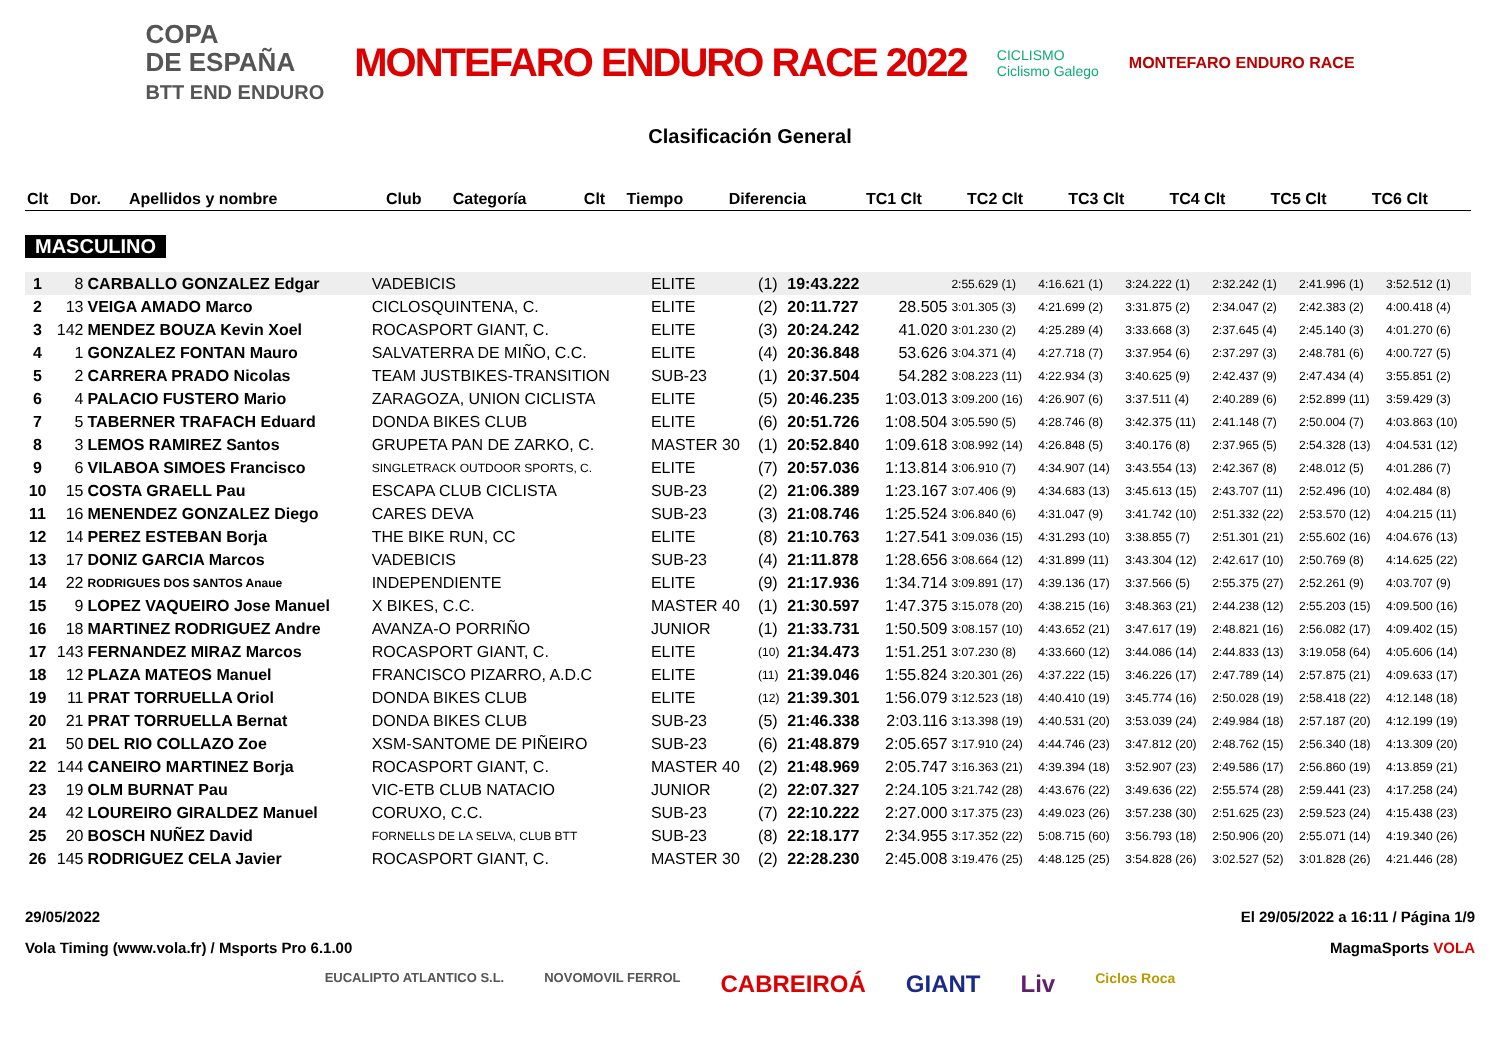COPA
DE ESPAÑA
BTT END ENDURO
MONTEFARO ENDURO RACE 2022
CICLISMO
Ciclismo Galego
MONTEFARO ENDURO RACE
Clasificación General
| Clt | Dor. | Apellidos y nombre | Club | Categoría | Clt | Tiempo | Diferencia | TC1 Clt | TC2 Clt | TC3 Clt | TC4 Clt | TC5 Clt | TC6 Clt |
| --- | --- | --- | --- | --- | --- | --- | --- | --- | --- | --- | --- | --- | --- |
MASCULINO
| 1 | 8 | CARBALLO GONZALEZ Edgar | VADEBICIS | ELITE | (1) | 19:43.222 | | 2:55.629 (1) | 4:16.621 (1) | 3:24.222 (1) | 2:32.242 (1) | 2:41.996 (1) | 3:52.512 (1) |
| 2 | 13 | VEIGA AMADO Marco | CICLOSQUINTENA, C. | ELITE | (2) | 20:11.727 | 28.505 | 3:01.305 (3) | 4:21.699 (2) | 3:31.875 (2) | 2:34.047 (2) | 2:42.383 (2) | 4:00.418 (4) |
| 3 | 142 | MENDEZ BOUZA Kevin Xoel | ROCASPORT GIANT, C. | ELITE | (3) | 20:24.242 | 41.020 | 3:01.230 (2) | 4:25.289 (4) | 3:33.668 (3) | 2:37.645 (4) | 2:45.140 (3) | 4:01.270 (6) |
| 4 | 1 | GONZALEZ FONTAN Mauro | SALVATERRA DE MIÑO, C.C. | ELITE | (4) | 20:36.848 | 53.626 | 3:04.371 (4) | 4:27.718 (7) | 3:37.954 (6) | 2:37.297 (3) | 2:48.781 (6) | 4:00.727 (5) |
| 5 | 2 | CARRERA PRADO Nicolas | TEAM JUSTBIKES-TRANSITION | SUB-23 | (1) | 20:37.504 | 54.282 | 3:08.223 (11) | 4:22.934 (3) | 3:40.625 (9) | 2:42.437 (9) | 2:47.434 (4) | 3:55.851 (2) |
| 6 | 4 | PALACIO FUSTERO Mario | ZARAGOZA, UNION CICLISTA | ELITE | (5) | 20:46.235 | 1:03.013 | 3:09.200 (16) | 4:26.907 (6) | 3:37.511 (4) | 2:40.289 (6) | 2:52.899 (11) | 3:59.429 (3) |
| 7 | 5 | TABERNER TRAFACH Eduard | DONDA BIKES CLUB | ELITE | (6) | 20:51.726 | 1:08.504 | 3:05.590 (5) | 4:28.746 (8) | 3:42.375 (11) | 2:41.148 (7) | 2:50.004 (7) | 4:03.863 (10) |
| 8 | 3 | LEMOS RAMIREZ Santos | GRUPETA PAN DE ZARKO, C. | MASTER 30 | (1) | 20:52.840 | 1:09.618 | 3:08.992 (14) | 4:26.848 (5) | 3:40.176 (8) | 2:37.965 (5) | 2:54.328 (13) | 4:04.531 (12) |
| 9 | 6 | VILABOA SIMOES Francisco | SINGLETRACK OUTDOOR SPORTS, C. | ELITE | (7) | 20:57.036 | 1:13.814 | 3:06.910 (7) | 4:34.907 (14) | 3:43.554 (13) | 2:42.367 (8) | 2:48.012 (5) | 4:01.286 (7) |
| 10 | 15 | COSTA GRAELL Pau | ESCAPA CLUB CICLISTA | SUB-23 | (2) | 21:06.389 | 1:23.167 | 3:07.406 (9) | 4:34.683 (13) | 3:45.613 (15) | 2:43.707 (11) | 2:52.496 (10) | 4:02.484 (8) |
| 11 | 16 | MENENDEZ GONZALEZ Diego | CARES DEVA | SUB-23 | (3) | 21:08.746 | 1:25.524 | 3:06.840 (6) | 4:31.047 (9) | 3:41.742 (10) | 2:51.332 (22) | 2:53.570 (12) | 4:04.215 (11) |
| 12 | 14 | PEREZ ESTEBAN Borja | THE BIKE RUN, CC | ELITE | (8) | 21:10.763 | 1:27.541 | 3:09.036 (15) | 4:31.293 (10) | 3:38.855 (7) | 2:51.301 (21) | 2:55.602 (16) | 4:04.676 (13) |
| 13 | 17 | DONIZ GARCIA Marcos | VADEBICIS | SUB-23 | (4) | 21:11.878 | 1:28.656 | 3:08.664 (12) | 4:31.899 (11) | 3:43.304 (12) | 2:42.617 (10) | 2:50.769 (8) | 4:14.625 (22) |
| 14 | 22 | RODRIGUES DOS SANTOS Anaue | INDEPENDIENTE | ELITE | (9) | 21:17.936 | 1:34.714 | 3:09.891 (17) | 4:39.136 (17) | 3:37.566 (5) | 2:55.375 (27) | 2:52.261 (9) | 4:03.707 (9) |
| 15 | 9 | LOPEZ VAQUEIRO Jose Manuel | X BIKES, C.C. | MASTER 40 | (1) | 21:30.597 | 1:47.375 | 3:15.078 (20) | 4:38.215 (16) | 3:48.363 (21) | 2:44.238 (12) | 2:55.203 (15) | 4:09.500 (16) |
| 16 | 18 | MARTINEZ RODRIGUEZ Andre | AVANZA-O PORRIÑO | JUNIOR | (1) | 21:33.731 | 1:50.509 | 3:08.157 (10) | 4:43.652 (21) | 3:47.617 (19) | 2:48.821 (16) | 2:56.082 (17) | 4:09.402 (15) |
| 17 | 143 | FERNANDEZ MIRAZ Marcos | ROCASPORT GIANT, C. | ELITE | (10) | 21:34.473 | 1:51.251 | 3:07.230 (8) | 4:33.660 (12) | 3:44.086 (14) | 2:44.833 (13) | 3:19.058 (64) | 4:05.606 (14) |
| 18 | 12 | PLAZA MATEOS Manuel | FRANCISCO PIZARRO, A.D.C | ELITE | (11) | 21:39.046 | 1:55.824 | 3:20.301 (26) | 4:37.222 (15) | 3:46.226 (17) | 2:47.789 (14) | 2:57.875 (21) | 4:09.633 (17) |
| 19 | 11 | PRAT TORRUELLA Oriol | DONDA BIKES CLUB | ELITE | (12) | 21:39.301 | 1:56.079 | 3:12.523 (18) | 4:40.410 (19) | 3:45.774 (16) | 2:50.028 (19) | 2:58.418 (22) | 4:12.148 (18) |
| 20 | 21 | PRAT TORRUELLA Bernat | DONDA BIKES CLUB | SUB-23 | (5) | 21:46.338 | 2:03.116 | 3:13.398 (19) | 4:40.531 (20) | 3:53.039 (24) | 2:49.984 (18) | 2:57.187 (20) | 4:12.199 (19) |
| 21 | 50 | DEL RIO COLLAZO Zoe | XSM-SANTOME DE PIÑEIRO | SUB-23 | (6) | 21:48.879 | 2:05.657 | 3:17.910 (24) | 4:44.746 (23) | 3:47.812 (20) | 2:48.762 (15) | 2:56.340 (18) | 4:13.309 (20) |
| 22 | 144 | CANEIRO MARTINEZ Borja | ROCASPORT GIANT, C. | MASTER 40 | (2) | 21:48.969 | 2:05.747 | 3:16.363 (21) | 4:39.394 (18) | 3:52.907 (23) | 2:49.586 (17) | 2:56.860 (19) | 4:13.859 (21) |
| 23 | 19 | OLM BURNAT Pau | VIC-ETB CLUB NATACIO | JUNIOR | (2) | 22:07.327 | 2:24.105 | 3:21.742 (28) | 4:43.676 (22) | 3:49.636 (22) | 2:55.574 (28) | 2:59.441 (23) | 4:17.258 (24) |
| 24 | 42 | LOUREIRO GIRALDEZ Manuel | CORUXO, C.C. | SUB-23 | (7) | 22:10.222 | 2:27.000 | 3:17.375 (23) | 4:49.023 (26) | 3:57.238 (30) | 2:51.625 (23) | 2:59.523 (24) | 4:15.438 (23) |
| 25 | 20 | BOSCH NUÑEZ David | FORNELLS DE LA SELVA, CLUB BTT | SUB-23 | (8) | 22:18.177 | 2:34.955 | 3:17.352 (22) | 5:08.715 (60) | 3:56.793 (18) | 2:50.906 (20) | 2:55.071 (14) | 4:19.340 (26) |
| 26 | 145 | RODRIGUEZ CELA Javier | ROCASPORT GIANT, C. | MASTER 30 | (2) | 22:28.230 | 2:45.008 | 3:19.476 (25) | 4:48.125 (25) | 3:54.828 (26) | 3:02.527 (52) | 3:01.828 (26) | 4:21.446 (28) |
29/05/2022 El 29/05/2022 a 16:11 / Página 1/9
Vola Timing (www.vola.fr) / Msports Pro 6.1.00 MagmaSports VOLA
EUCALIPTO ATLANTICO S.L. NOVOMOVIL FERROL CABREIROÁ GIANT Liv Ciclos Roca